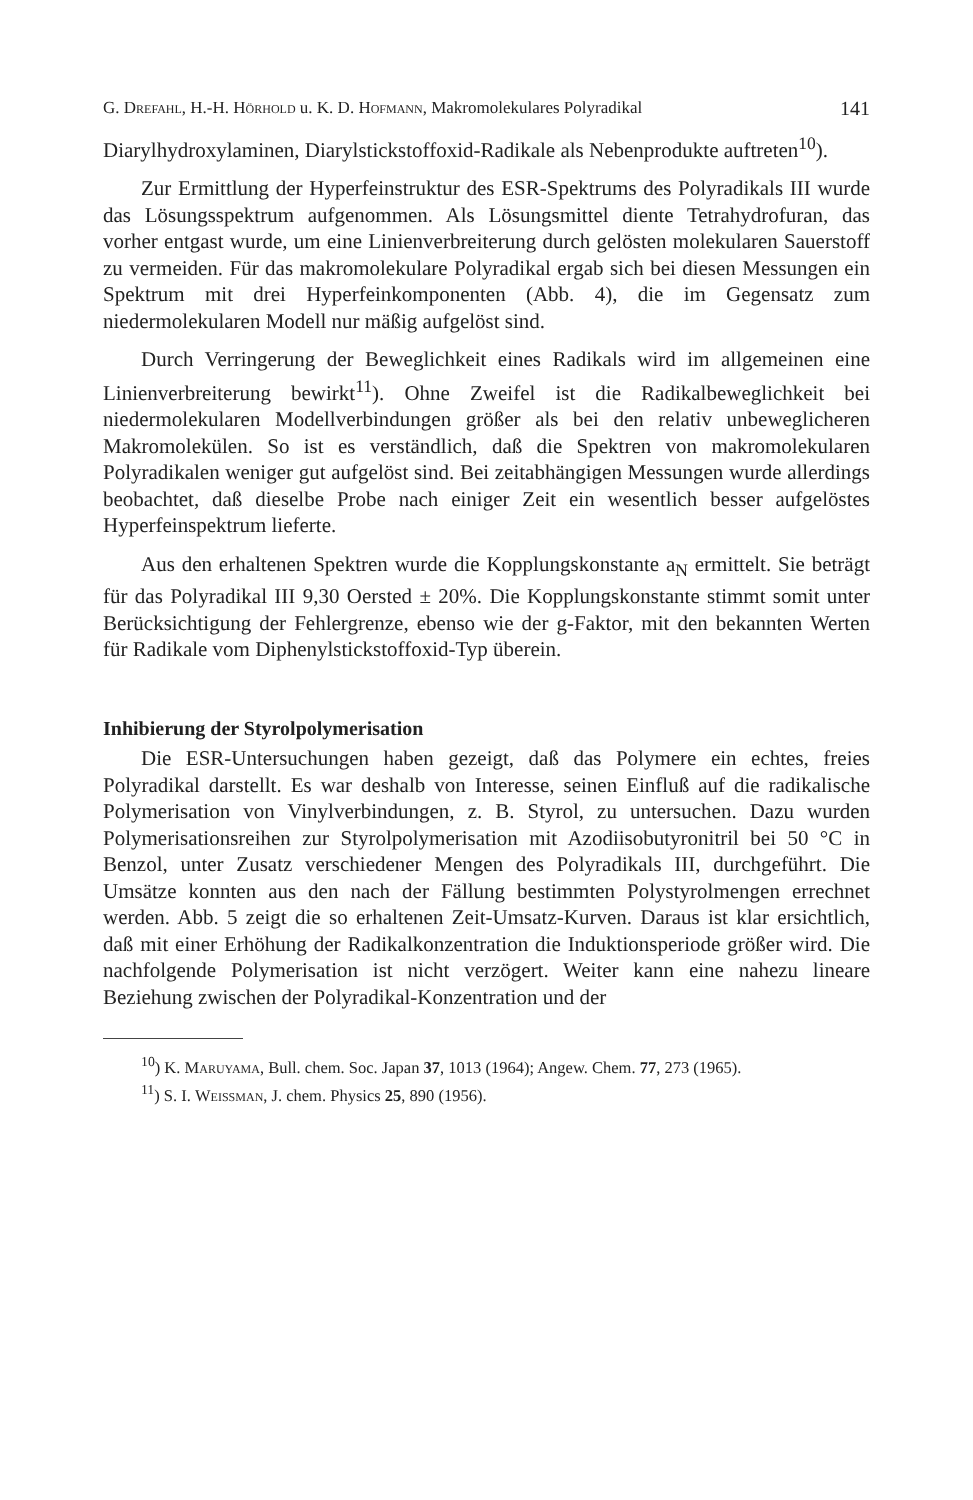G. Drefahl, H.-H. Hörhold u. K. D. Hofmann, Makromolekulares Polyradikal 141
Diarylhydroxylaminen, Diarylstickstoffoxid-Radikale als Nebenprodukte auftreten<sup>10</sup>).
Zur Ermittlung der Hyperfeinstruktur des ESR-Spektrums des Polyradikals III wurde das Lösungsspektrum aufgenommen. Als Lösungsmittel diente Tetrahydrofuran, das vorher entgast wurde, um eine Linienverbreiterung durch gelösten molekularen Sauerstoff zu vermeiden. Für das makromolekulare Polyradikal ergab sich bei diesen Messungen ein Spektrum mit drei Hyperfeinkomponenten (Abb. 4), die im Gegensatz zum niedermolekularen Modell nur mäßig aufgelöst sind.
Durch Verringerung der Beweglichkeit eines Radikals wird im allgemeinen eine Linienverbreiterung bewirkt<sup>11</sup>). Ohne Zweifel ist die Radikalbeweglichkeit bei niedermolekularen Modellverbindungen größer als bei den relativ unbeweglicheren Makromolekülen. So ist es verständlich, daß die Spektren von makromolekularen Polyradikalen weniger gut aufgelöst sind. Bei zeitabhängigen Messungen wurde allerdings beobachtet, daß dieselbe Probe nach einiger Zeit ein wesentlich besser aufgelöstes Hyperfeinspektrum lieferte.
Aus den erhaltenen Spektren wurde die Kopplungskonstante a<sub>N</sub> ermittelt. Sie beträgt für das Polyradikal III 9,30 Oersted ± 20%. Die Kopplungskonstante stimmt somit unter Berücksichtigung der Fehlergrenze, ebenso wie der g-Faktor, mit den bekannten Werten für Radikale vom Diphenylstickstoffoxid-Typ überein.
Inhibierung der Styrolpolymerisation
Die ESR-Untersuchungen haben gezeigt, daß das Polymere ein echtes, freies Polyradikal darstellt. Es war deshalb von Interesse, seinen Einfluß auf die radikalische Polymerisation von Vinylverbindungen, z. B. Styrol, zu untersuchen. Dazu wurden Polymerisationsreihen zur Styrolpolymerisation mit Azodiisobutyronitril bei 50 °C in Benzol, unter Zusatz verschiedener Mengen des Polyradikals III, durchgeführt. Die Umsätze konnten aus den nach der Fällung bestimmten Polystyrolmengen errechnet werden. Abb. 5 zeigt die so erhaltenen Zeit-Umsatz-Kurven. Daraus ist klar ersichtlich, daß mit einer Erhöhung der Radikalkonzentration die Induktionsperiode größer wird. Die nachfolgende Polymerisation ist nicht verzögert. Weiter kann eine nahezu lineare Beziehung zwischen der Polyradikal-Konzentration und der
<sup>10</sup>) K. Maruyama, Bull. chem. Soc. Japan 37, 1013 (1964); Angew. Chem. 77, 273 (1965).
<sup>11</sup>) S. I. Weissman, J. chem. Physics 25, 890 (1956).